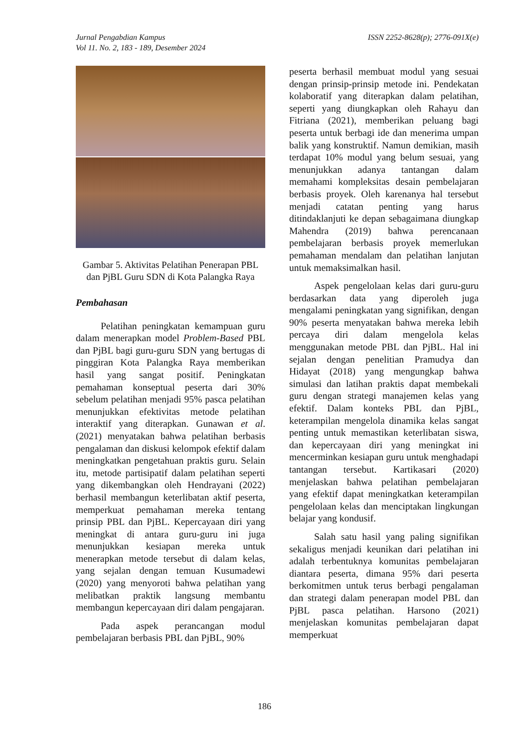ISSN 2252-8628(p); 2776-091X(e) Jurnal Pengabdian Kampus
Vol 11. No. 2, 183 - 189, Desember 2024
Gambar 5. Aktivitas Pelatihan Penerapan PBL dan PjBL Guru SDN di Kota Palangka Raya
Pembahasan
Pelatihan peningkatan kemampuan guru dalam menerapkan model Problem-Based PBL dan PjBL bagi guru-guru SDN yang bertugas di pinggiran Kota Palangka Raya memberikan hasil yang sangat positif. Peningkatan pemahaman konseptual peserta dari 30% sebelum pelatihan menjadi 95% pasca pelatihan menunjukkan efektivitas metode pelatihan interaktif yang diterapkan. Gunawan et al. (2021) menyatakan bahwa pelatihan berbasis pengalaman dan diskusi kelompok efektif dalam meningkatkan pengetahuan praktis guru. Selain itu, metode partisipatif dalam pelatihan seperti yang dikembangkan oleh Hendrayani (2022) berhasil membangun keterlibatan aktif peserta, memperkuat pemahaman mereka tentang prinsip PBL dan PjBL. Kepercayaan diri yang meningkat di antara guru-guru ini juga menunjukkan kesiapan mereka untuk menerapkan metode tersebut di dalam kelas, yang sejalan dengan temuan Kusumadewi (2020) yang menyoroti bahwa pelatihan yang melibatkan praktik langsung membantu membangun kepercayaan diri dalam pengajaran.
Pada aspek perancangan modul pembelajaran berbasis PBL dan PjBL, 90%
peserta berhasil membuat modul yang sesuai dengan prinsip-prinsip metode ini. Pendekatan kolaboratif yang diterapkan dalam pelatihan, seperti yang diungkapkan oleh Rahayu dan Fitriana (2021), memberikan peluang bagi peserta untuk berbagi ide dan menerima umpan balik yang konstruktif. Namun demikian, masih terdapat 10% modul yang belum sesuai, yang menunjukkan adanya tantangan dalam memahami kompleksitas desain pembelajaran berbasis proyek. Oleh karenanya hal tersebut menjadi catatan penting yang harus ditindaklanjuti ke depan sebagaimana diungkap Mahendra (2019) bahwa perencanaan pembelajaran berbasis proyek memerlukan pemahaman mendalam dan pelatihan lanjutan untuk memaksimalkan hasil.
Aspek pengelolaan kelas dari guru-guru berdasarkan data yang diperoleh juga mengalami peningkatan yang signifikan, dengan 90% peserta menyatakan bahwa mereka lebih percaya diri dalam mengelola kelas menggunakan metode PBL dan PjBL. Hal ini sejalan dengan penelitian Pramudya dan Hidayat (2018) yang mengungkap bahwa simulasi dan latihan praktis dapat membekali guru dengan strategi manajemen kelas yang efektif. Dalam konteks PBL dan PjBL, keterampilan mengelola dinamika kelas sangat penting untuk memastikan keterlibatan siswa, dan kepercayaan diri yang meningkat ini mencerminkan kesiapan guru untuk menghadapi tantangan tersebut. Kartikasari (2020) menjelaskan bahwa pelatihan pembelajaran yang efektif dapat meningkatkan keterampilan pengelolaan kelas dan menciptakan lingkungan belajar yang kondusif.
Salah satu hasil yang paling signifikan sekaligus menjadi keunikan dari pelatihan ini adalah terbentuknya komunitas pembelajaran diantara peserta, dimana 95% dari peserta berkomitmen untuk terus berbagi pengalaman dan strategi dalam penerapan model PBL dan PjBL pasca pelatihan. Harsono (2021) menjelaskan komunitas pembelajaran dapat memperkuat
186